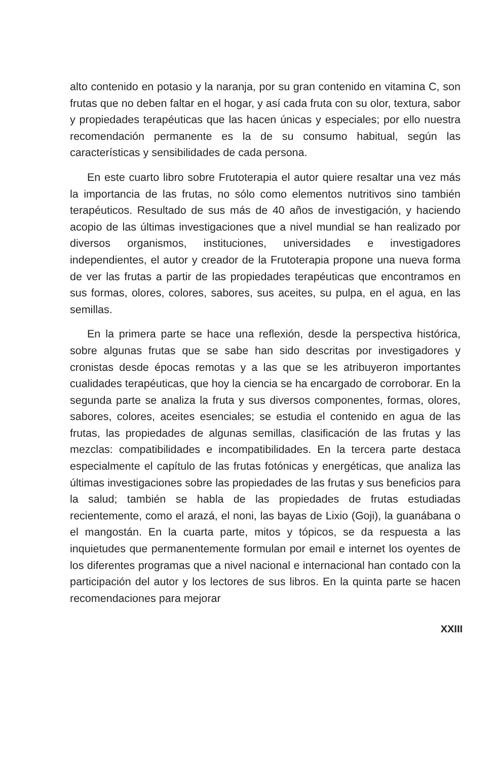alto contenido en potasio y la naranja, por su gran contenido en vitamina C, son frutas que no deben faltar en el hogar, y así cada fruta con su olor, textura, sabor y propiedades terapéuticas que las hacen únicas y especiales; por ello nuestra recomendación permanente es la de su consumo habitual, según las características y sensibilidades de cada persona.
En este cuarto libro sobre Frutoterapia el autor quiere resaltar una vez más la importancia de las frutas, no sólo como elementos nutritivos sino también terapéuticos. Resultado de sus más de 40 años de investigación, y haciendo acopio de las últimas investigaciones que a nivel mundial se han realizado por diversos organismos, instituciones, universidades e investigadores independientes, el autor y creador de la Frutoterapia propone una nueva forma de ver las frutas a partir de las propiedades terapéuticas que encontramos en sus formas, olores, colores, sabores, sus aceites, su pulpa, en el agua, en las semillas.
En la primera parte se hace una reflexión, desde la perspectiva histórica, sobre algunas frutas que se sabe han sido descritas por investigadores y cronistas desde épocas remotas y a las que se les atribuyeron importantes cualidades terapéuticas, que hoy la ciencia se ha encargado de corroborar. En la segunda parte se analiza la fruta y sus diversos componentes, formas, olores, sabores, colores, aceites esenciales; se estudia el contenido en agua de las frutas, las propiedades de algunas semillas, clasificación de las frutas y las mezclas: compatibilidades e incompatibilidades. En la tercera parte destaca especialmente el capítulo de las frutas fotónicas y energéticas, que analiza las últimas investigaciones sobre las propiedades de las frutas y sus beneficios para la salud; también se habla de las propiedades de frutas estudiadas recientemente, como el arazá, el noni, las bayas de Lixio (Goji), la guanábana o el mangostán. En la cuarta parte, mitos y tópicos, se da respuesta a las inquietudes que permanentemente formulan por email e internet los oyentes de los diferentes programas que a nivel nacional e internacional han contado con la participación del autor y los lectores de sus libros. En la quinta parte se hacen recomendaciones para mejorar
XXIII